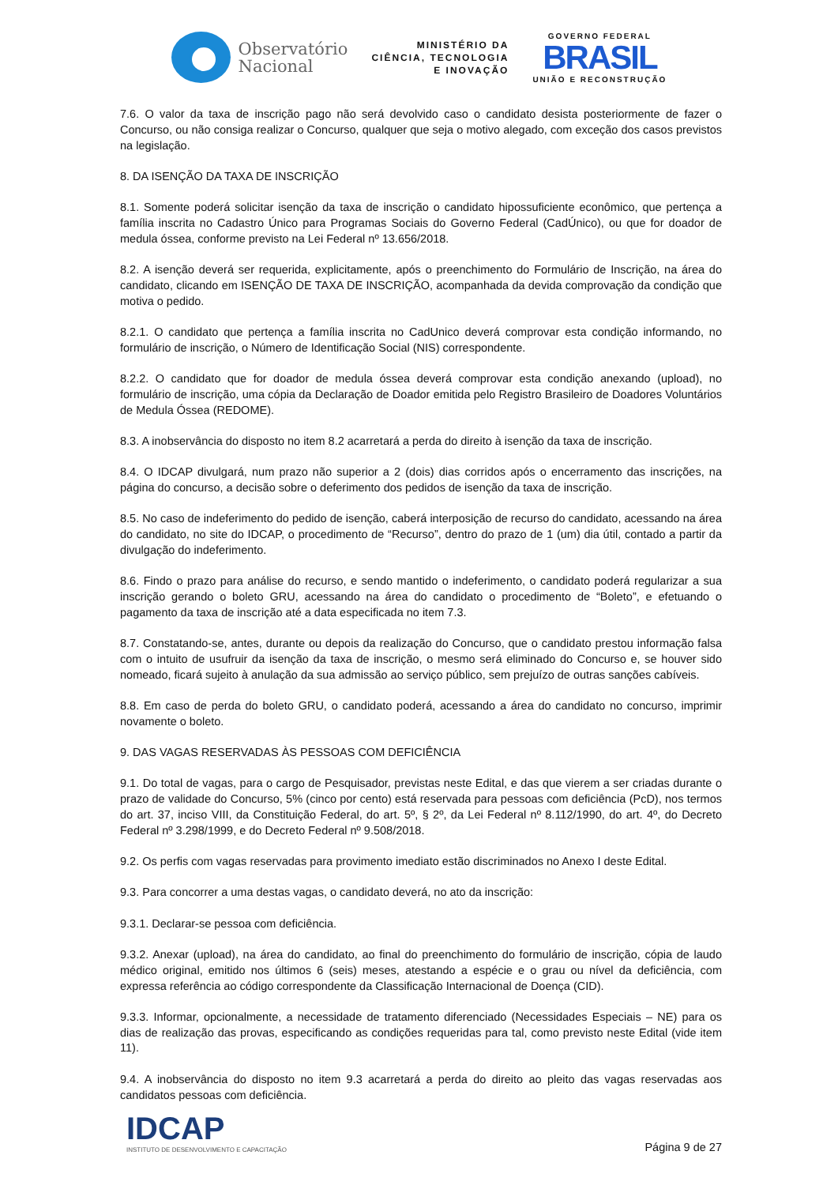Observatório
Nacional
MINISTÉRIO DA
CIÊNCIA, TECNOLOGIA
E INOVAÇÃO
GOVERNO FEDERAL
BRASIL
UNIÃO E RECONSTRUÇÃO
7.6. O valor da taxa de inscrição pago não será devolvido caso o candidato desista posteriormente de fazer o Concurso, ou não consiga realizar o Concurso, qualquer que seja o motivo alegado, com exceção dos casos previstos na legislação.
8. DA ISENÇÃO DA TAXA DE INSCRIÇÃO
8.1. Somente poderá solicitar isenção da taxa de inscrição o candidato hipossuficiente econômico, que pertença a família inscrita no Cadastro Único para Programas Sociais do Governo Federal (CadÚnico), ou que for doador de medula óssea, conforme previsto na Lei Federal nº 13.656/2018.
8.2. A isenção deverá ser requerida, explicitamente, após o preenchimento do Formulário de Inscrição, na área do candidato, clicando em ISENÇÃO DE TAXA DE INSCRIÇÃO, acompanhada da devida comprovação da condição que motiva o pedido.
8.2.1. O candidato que pertença a família inscrita no CadUnico deverá comprovar esta condição informando, no formulário de inscrição, o Número de Identificação Social (NIS) correspondente.
8.2.2. O candidato que for doador de medula óssea deverá comprovar esta condição anexando (upload), no formulário de inscrição, uma cópia da Declaração de Doador emitida pelo Registro Brasileiro de Doadores Voluntários de Medula Óssea (REDOME).
8.3. A inobservância do disposto no item 8.2 acarretará a perda do direito à isenção da taxa de inscrição.
8.4. O IDCAP divulgará, num prazo não superior a 2 (dois) dias corridos após o encerramento das inscrições, na página do concurso, a decisão sobre o deferimento dos pedidos de isenção da taxa de inscrição.
8.5. No caso de indeferimento do pedido de isenção, caberá interposição de recurso do candidato, acessando na área do candidato, no site do IDCAP, o procedimento de “Recurso”, dentro do prazo de 1 (um) dia útil, contado a partir da divulgação do indeferimento.
8.6. Findo o prazo para análise do recurso, e sendo mantido o indeferimento, o candidato poderá regularizar a sua inscrição gerando o boleto GRU, acessando na área do candidato o procedimento de “Boleto”, e efetuando o pagamento da taxa de inscrição até a data especificada no item 7.3.
8.7. Constatando-se, antes, durante ou depois da realização do Concurso, que o candidato prestou informação falsa com o intuito de usufruir da isenção da taxa de inscrição, o mesmo será eliminado do Concurso e, se houver sido nomeado, ficará sujeito à anulação da sua admissão ao serviço público, sem prejuízo de outras sanções cabíveis.
8.8. Em caso de perda do boleto GRU, o candidato poderá, acessando a área do candidato no concurso, imprimir novamente o boleto.
9. DAS VAGAS RESERVADAS ÀS PESSOAS COM DEFICIÊNCIA
9.1. Do total de vagas, para o cargo de Pesquisador, previstas neste Edital, e das que vierem a ser criadas durante o prazo de validade do Concurso, 5% (cinco por cento) está reservada para pessoas com deficiência (PcD), nos termos do art. 37, inciso VIII, da Constituição Federal, do art. 5º, § 2º, da Lei Federal nº 8.112/1990, do art. 4º, do Decreto Federal nº 3.298/1999, e do Decreto Federal nº 9.508/2018.
9.2. Os perfis com vagas reservadas para provimento imediato estão discriminados no Anexo I deste Edital.
9.3. Para concorrer a uma destas vagas, o candidato deverá, no ato da inscrição:
9.3.1. Declarar-se pessoa com deficiência.
9.3.2. Anexar (upload), na área do candidato, ao final do preenchimento do formulário de inscrição, cópia de laudo médico original, emitido nos últimos 6 (seis) meses, atestando a espécie e o grau ou nível da deficiência, com expressa referência ao código correspondente da Classificação Internacional de Doença (CID).
9.3.3. Informar, opcionalmente, a necessidade de tratamento diferenciado (Necessidades Especiais – NE) para os dias de realização das provas, especificando as condições requeridas para tal, como previsto neste Edital (vide item 11).
9.4. A inobservância do disposto no item 9.3 acarretará a perda do direito ao pleito das vagas reservadas aos candidatos pessoas com deficiência.
IDCAP
INSTITUTO DE DESENVOLVIMENTO E CAPACITAÇÃO
Página 9 de 27